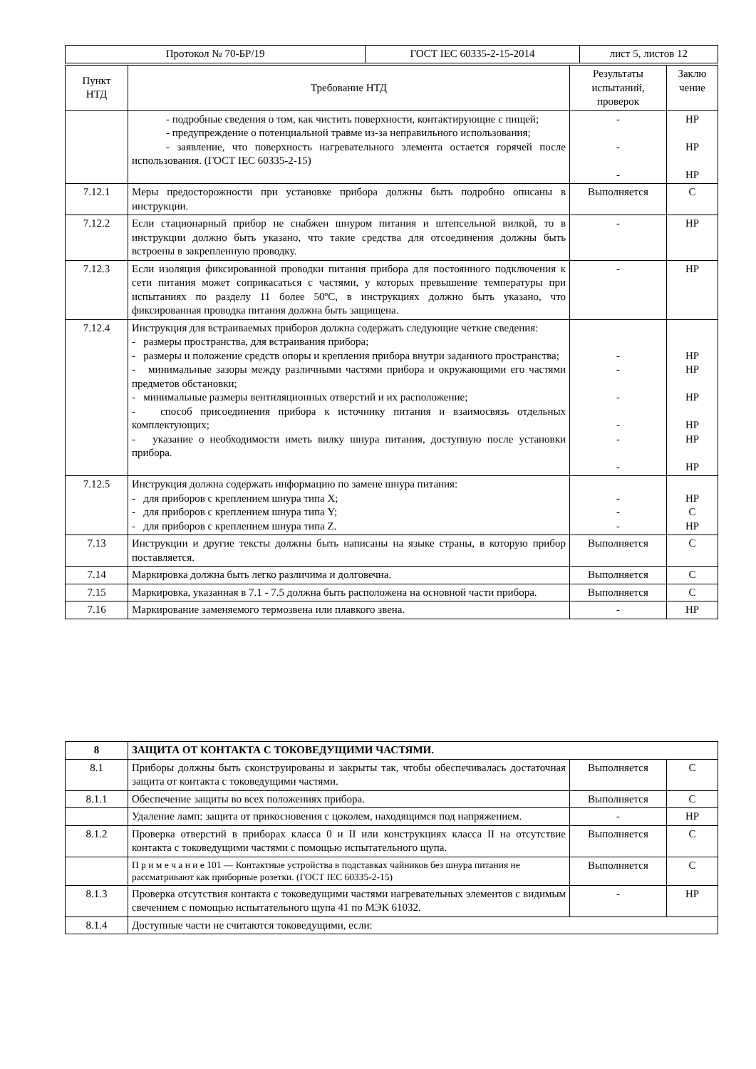| Протокол № 70-БР/19 | ГОСТ IEC 60335-2-15-2014 | лист 5, листов 12 |
| Пункт НТД | Требование НТД | Результаты испытаний, проверок | Заклю чение |
| | - подробные сведения о том, как чистить поверхности, контактирующие с пищей; - предупреждение о потенциальной травме из-за неправильного использования; - заявление, что поверхность нагревательного элемента остается горячей после использования. (ГОСТ IEC 60335-2-15) | - - - | НР НР НР |
| 7.12.1 | Меры предосторожности при установке прибора должны быть подробно описаны в инструкции. | Выполняется | С |
| 7.12.2 | Если стационарный прибор не снабжен шнуром питания и штепсельной вилкой, то в инструкции должно быть указано, что такие средства для отсоединения должны быть встроены в закрепленную проводку. | - | НР |
| 7.12.3 | Если изоляция фиксированной проводки питания прибора для постоянного подключения к сети питания может соприкасаться с частями, у которых превышение температуры при испытаниях по разделу 11 более 50ºС, в инструкциях должно быть указано, что фиксированная проводка питания должна быть защищена. | - | НР |
| 7.12.4 | Инструкция для встраиваемых приборов должна содержать следующие четкие сведения: - размеры пространства, для встраивания прибора; - размеры и положение средств опоры и крепления прибора внутри заданного пространства; - минимальные зазоры между различными частями прибора и окружающими его частями предметов обстановки; - минимальные размеры вентиляционных отверстий и их расположение; - способ присоединения прибора к источнику питания и взаимосвязь отдельных комплектующих; - указание о необходимости иметь вилку шнура питания, доступную после установки прибора. | - - - - - - | НР НР НР НР НР НР |
| 7.12.5 | Инструкция должна содержать информацию по замене шнура питания: - для приборов с креплением шнура типа X; - для приборов с креплением шнура типа Y; - для приборов с креплением шнура типа Z. | - - - | НР С НР |
| 7.13 | Инструкции и другие тексты должны быть написаны на языке страны, в которую прибор поставляется. | Выполняется | С |
| 7.14 | Маркировка должна быть легко различима и долговечна. | Выполняется | С |
| 7.15 | Маркировка, указанная в 7.1 - 7.5 должна быть расположена на основной части прибора. | Выполняется | С |
| 7.16 | Маркирование заменяемого термозвена или плавкого звена. | - | НР |
| 8 | ЗАЩИТА ОТ КОНТАКТА С ТОКОВЕДУЩИМИ ЧАСТЯМИ. | | |
| --- | --- | --- | --- |
| 8.1 | Приборы должны быть сконструированы и закрыты так, чтобы обеспечивалась достаточная защита от контакта с токоведущими частями. | Выполняется | С |
| 8.1.1 | Обеспечение защиты во всех положениях прибора. | Выполняется | С |
| | Удаление ламп: защита от прикосновения с цоколем, находящимся под напряжением. | - | НР |
| 8.1.2 | Проверка отверстий в приборах класса 0 и II или конструкциях класса II на отсутствие контакта с токоведущими частями с помощью испытательного щупа. | Выполняется | С |
| | П р и м е ч а н и е 101 — Контактные устройства в подставках чайников без шнура питания не рассматривают как приборные розетки. (ГОСТ IEC 60335-2-15) | Выполняется | С |
| 8.1.3 | Проверка отсутствия контакта с токоведущими частями нагревательных элементов с видимым свечением с помощью испытательного щупа 41 по МЭК 61032. | - | НР |
| 8.1.4 | Доступные части не считаются токоведущими, если: | | |